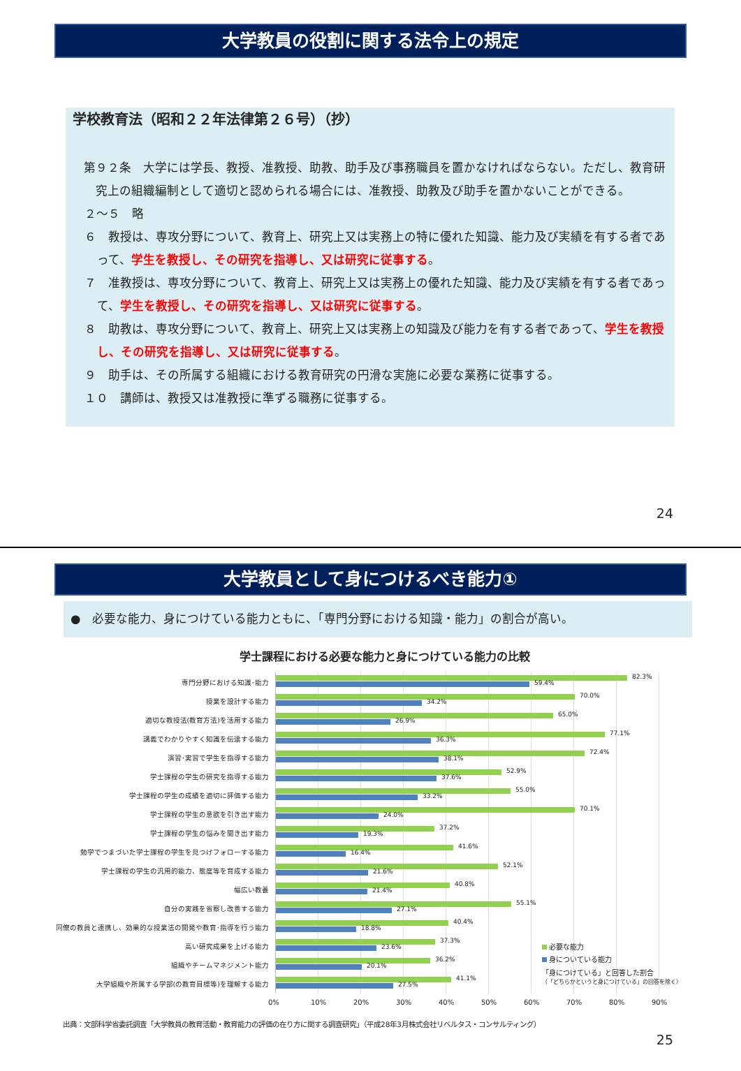大学教員の役割に関する法令上の規定
学校教育法（昭和２２年法律第２６号）（抄）
第９２条　大学には学長、教授、准教授、助教、助手及び事務職員を置かなければならない。ただし、教育研究上の組織編制として適切と認められる場合には、准教授、助教及び助手を置かないことができる。
２～５　略
６　教授は、専攻分野について、教育上、研究上又は実務上の特に優れた知識、能力及び実績を有する者であって、学生を教授し、その研究を指導し、又は研究に従事する。
７　准教授は、専攻分野について、教育上、研究上又は実務上の優れた知識、能力及び実績を有する者であって、学生を教授し、その研究を指導し、又は研究に従事する。
８　助教は、専攻分野について、教育上、研究上又は実務上の知識及び能力を有する者であって、学生を教授し、その研究を指導し、又は研究に従事する。
９　助手は、その所属する組織における教育研究の円滑な実施に必要な業務に従事する。
１０　講師は、教授又は准教授に準ずる職務に従事する。
24
大学教員として身につけるべき能力①
●　必要な能力、身につけている能力ともに、「専門分野における知識・能力」の割合が高い。
学士課程における必要な能力と身につけている能力の比較
専門分野における知識･能力
82.3%
59.4%
授業を設計する能力
70.0%
34.2%
適切な教授法(教育方法)を活用する能力
65.0%
26.9%
講義でわかりやすく知識を伝達する能力
77.1%
36.3%
演習･実習で学生を指導する能力
72.4%
38.1%
学士課程の学生の研究を指導する能力
52.9%
37.6%
学士課程の学生の成績を適切に評価する能力
55.0%
33.2%
学士課程の学生の意欲を引き出す能力
70.1%
24.0%
学士課程の学生の悩みを聞き出す能力
37.2%
19.3%
勉学でつまづいた学士課程の学生を見つけフォローする能力
41.6%
16.4%
学士課程の学生の汎用的能力、態度等を育成する能力
52.1%
21.6%
幅広い教養
40.8%
21.4%
自分の実践を省察し改善する能力
55.1%
27.1%
同僚の教員と連携し、効果的な授業法の開発や教育･指導を行う能力
40.4%
18.8%
高い研究成果を上げる能力
37.3%
23.6%
組織やチームマネジメント能力
36.2%
20.1%
大学組織や所属する学部(の教育目標等)を理解する能力
41.1%
27.5%
必要な能力
身についている能力
「身につけている」と回答した割合
（「どちらかというと身につけている」の回答を除く）
0% 10% 20% 30% 40% 50% 60% 70% 80% 90%
出典：文部科学省委託調査「大学教員の教育活動・教育能力の評価の在り方に関する調査研究」（平成28年3月株式会社リベルタス・コンサルティング）
25